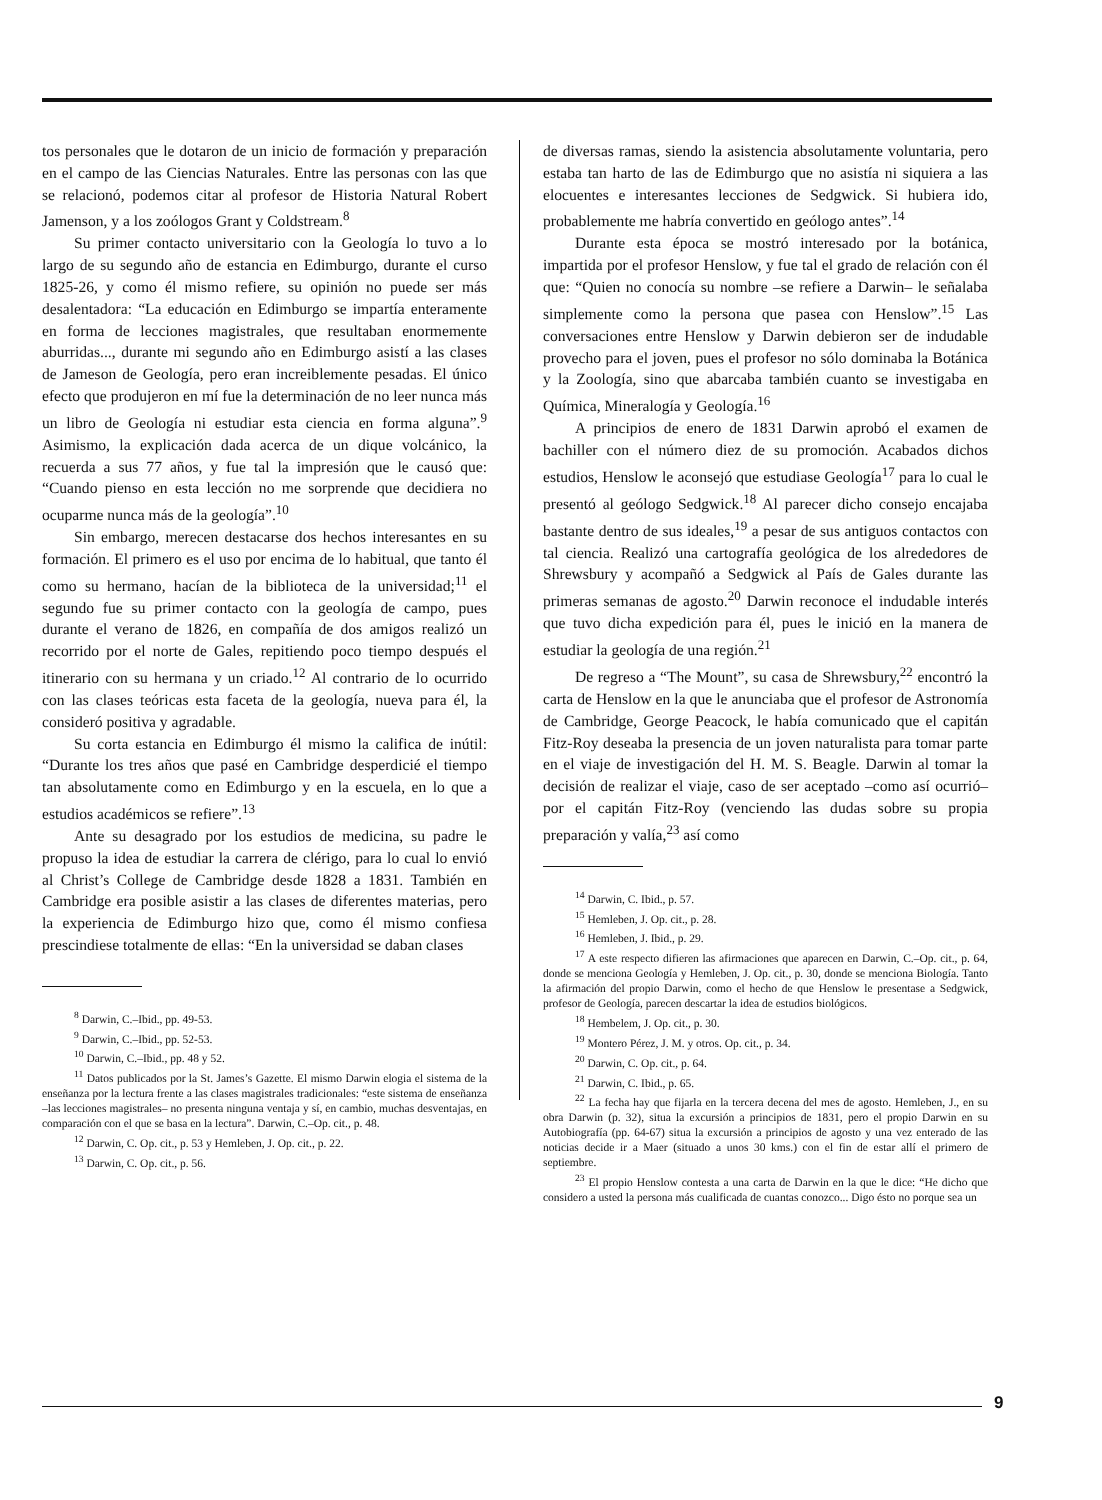tos personales que le dotaron de un inicio de formación y preparación en el campo de las Ciencias Naturales. Entre las personas con las que se relacionó, podemos citar al profesor de Historia Natural Robert Jamenson, y a los zoólogos Grant y Coldstream.<sup>8</sup>
Su primer contacto universitario con la Geología lo tuvo a lo largo de su segundo año de estancia en Edimburgo, durante el curso 1825-26, y como él mismo refiere, su opinión no puede ser más desalentadora: “La educación en Edimburgo se impartía enteramente en forma de lecciones magistrales, que resultaban enormemente aburridas..., durante mi segundo año en Edimburgo asistí a las clases de Jameson de Geología, pero eran increiblemente pesadas. El único efecto que produjeron en mí fue la determinación de no leer nunca más un libro de Geología ni estudiar esta ciencia en forma alguna”.<sup>9</sup> Asimismo, la explicación dada acerca de un dique volcánico, la recuerda a sus 77 años, y fue tal la impresión que le causó que: “Cuando pienso en esta lección no me sorprende que decidiera no ocuparme nunca más de la geología”.<sup>10</sup>
Sin embargo, merecen destacarse dos hechos interesantes en su formación. El primero es el uso por encima de lo habitual, que tanto él como su hermano, hacían de la biblioteca de la universidad;<sup>11</sup> el segundo fue su primer contacto con la geología de campo, pues durante el verano de 1826, en compañía de dos amigos realizó un recorrido por el norte de Gales, repitiendo poco tiempo después el itinerario con su hermana y un criado.<sup>12</sup> Al contrario de lo ocurrido con las clases teóricas esta faceta de la geología, nueva para él, la consideró positiva y agradable.
Su corta estancia en Edimburgo él mismo la califica de inútil: “Durante los tres años que pasé en Cambridge desperdicié el tiempo tan absolutamente como en Edimburgo y en la escuela, en lo que a estudios académicos se refiere”.<sup>13</sup>
Ante su desagrado por los estudios de medicina, su padre le propuso la idea de estudiar la carrera de clérigo, para lo cual lo envió al Christ’s College de Cambridge desde 1828 a 1831. También en Cambridge era posible asistir a las clases de diferentes materias, pero la experiencia de Edimburgo hizo que, como él mismo confiesa prescindiese totalmente de ellas: “En la universidad se daban clases
<sup>8</sup> Darwin, C.–Ibid., pp. 49-53.
<sup>9</sup> Darwin, C.–Ibid., pp. 52-53.
<sup>10</sup> Darwin, C.–Ibid., pp. 48 y 52.
<sup>11</sup> Datos publicados por la St. James’s Gazette. El mismo Darwin elogia el sistema de la enseñanza por la lectura frente a las clases magistrales tradicionales: “este sistema de enseñanza –las lecciones magistrales– no presenta ninguna ventaja y sí, en cambio, muchas desventajas, en comparación con el que se basa en la lectura”. Darwin, C.–Op. cit., p. 48.
<sup>12</sup> Darwin, C. Op. cit., p. 53 y Hemleben, J. Op. cit., p. 22.
<sup>13</sup> Darwin, C. Op. cit., p. 56.
de diversas ramas, siendo la asistencia absolutamente voluntaria, pero estaba tan harto de las de Edimburgo que no asistía ni siquiera a las elocuentes e interesantes lecciones de Sedgwick. Si hubiera ido, probablemente me habría convertido en geólogo antes”.<sup>14</sup>
Durante esta época se mostró interesado por la botánica, impartida por el profesor Henslow, y fue tal el grado de relación con él que: “Quien no conocía su nombre –se refiere a Darwin– le señalaba simplemente como la persona que pasea con Henslow”.<sup>15</sup> Las conversaciones entre Henslow y Darwin debieron ser de indudable provecho para el joven, pues el profesor no sólo dominaba la Botánica y la Zoología, sino que abarcaba también cuanto se investigaba en Química, Mineralogía y Geología.<sup>16</sup>
A principios de enero de 1831 Darwin aprobó el examen de bachiller con el número diez de su promoción. Acabados dichos estudios, Henslow le aconsejó que estudiase Geología<sup>17</sup> para lo cual le presentó al geólogo Sedgwick.<sup>18</sup> Al parecer dicho consejo encajaba bastante dentro de sus ideales,<sup>19</sup> a pesar de sus antiguos contactos con tal ciencia. Realizó una cartografía geológica de los alrededores de Shrewsbury y acompañó a Sedgwick al País de Gales durante las primeras semanas de agosto.<sup>20</sup> Darwin reconoce el indudable interés que tuvo dicha expedición para él, pues le inició en la manera de estudiar la geología de una región.<sup>21</sup>
De regreso a “The Mount”, su casa de Shrewsbury,<sup>22</sup> encontró la carta de Henslow en la que le anunciaba que el profesor de Astronomía de Cambridge, George Peacock, le había comunicado que el capitán Fitz-Roy deseaba la presencia de un joven naturalista para tomar parte en el viaje de investigación del H. M. S. Beagle. Darwin al tomar la decisión de realizar el viaje, caso de ser aceptado –como así ocurrió– por el capitán Fitz-Roy (venciendo las dudas sobre su propia preparación y valía,<sup>23</sup> así como
<sup>14</sup> Darwin, C. Ibid., p. 57.
<sup>15</sup> Hemleben, J. Op. cit., p. 28.
<sup>16</sup> Hemleben, J. Ibid., p. 29.
<sup>17</sup> A este respecto difieren las afirmaciones que aparecen en Darwin, C.–Op. cit., p. 64, donde se menciona Geología y Hemleben, J. Op. cit., p. 30, donde se menciona Biología. Tanto la afirmación del propio Darwin, como el hecho de que Henslow le presentase a Sedgwick, profesor de Geología, parecen descartar la idea de estudios biológicos.
<sup>18</sup> Hembelem, J. Op. cit., p. 30.
<sup>19</sup> Montero Pérez, J. M. y otros. Op. cit., p. 34.
<sup>20</sup> Darwin, C. Op. cit., p. 64.
<sup>21</sup> Darwin, C. Ibid., p. 65.
<sup>22</sup> La fecha hay que fijarla en la tercera decena del mes de agosto. Hemleben, J., en su obra Darwin (p. 32), situa la excursión a principios de 1831, pero el propio Darwin en su Autobiografía (pp. 64-67) situa la excursión a principios de agosto y una vez enterado de las noticias decide ir a Maer (situado a unos 30 kms.) con el fin de estar allí el primero de septiembre.
<sup>23</sup> El propio Henslow contesta a una carta de Darwin en la que le dice: “He dicho que considero a usted la persona más cualificada de cuantas conozco... Digo ésto no porque sea un
9